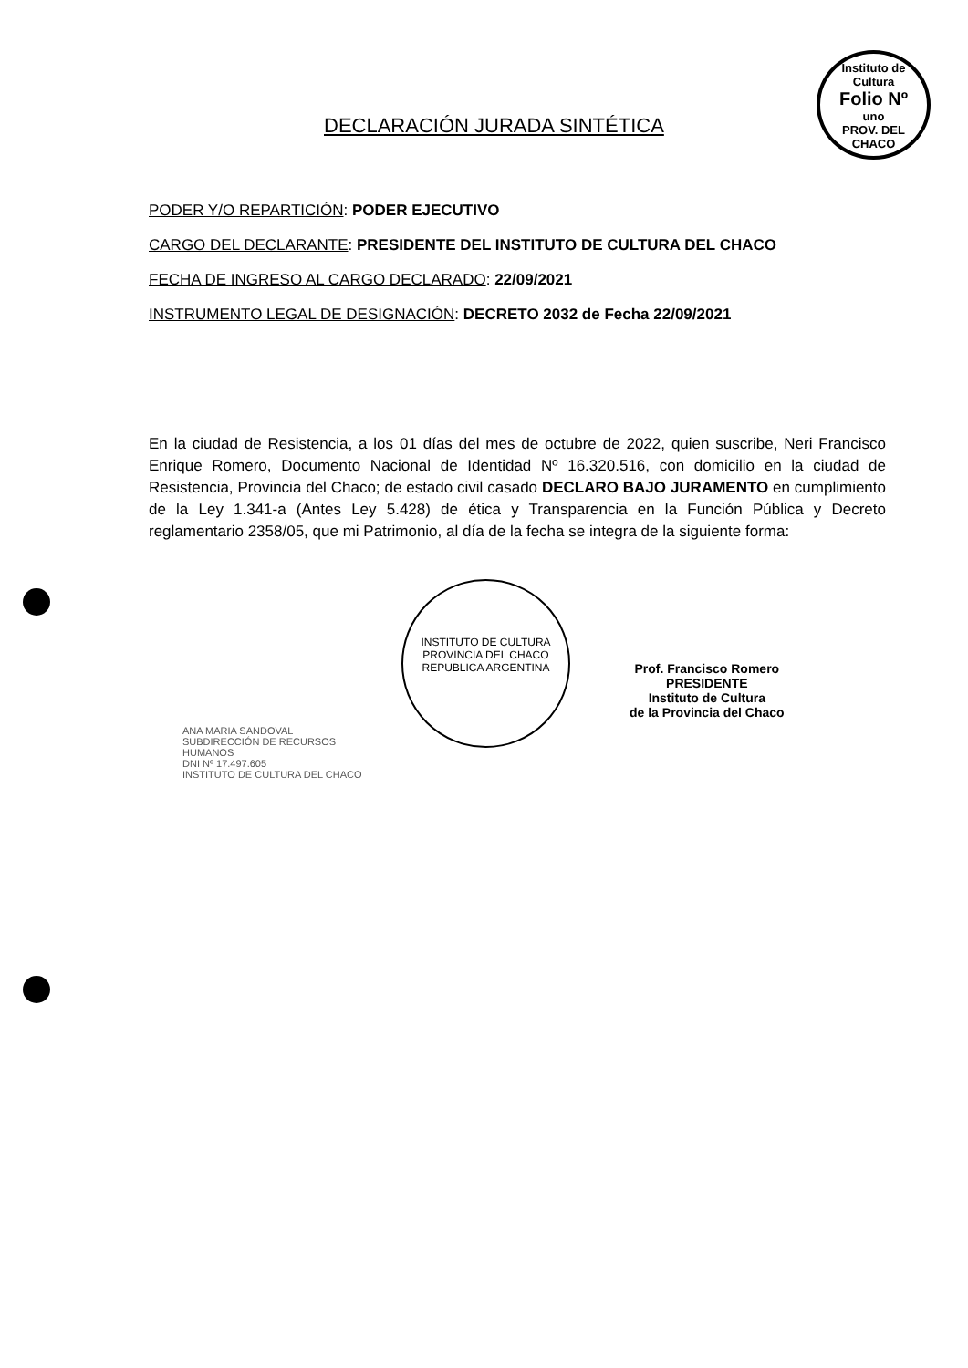Instituto de Cultura
Folio Nº
uno
PROV. DEL CHACO
DECLARACIÓN JURADA SINTÉTICA
PODER Y/O REPARTICIÓN: PODER EJECUTIVO
CARGO DEL DECLARANTE: PRESIDENTE DEL INSTITUTO DE CULTURA DEL CHACO
FECHA DE INGRESO AL CARGO DECLARADO: 22/09/2021
INSTRUMENTO LEGAL DE DESIGNACIÓN: DECRETO 2032 de Fecha 22/09/2021
En la ciudad de Resistencia, a los 01 días del mes de octubre de 2022, quien suscribe, Neri Francisco Enrique Romero, Documento Nacional de Identidad Nº 16.320.516, con domicilio en la ciudad de Resistencia, Provincia del Chaco; de estado civil casado DECLARO BAJO JURAMENTO en cumplimiento de la Ley 1.341-a (Antes Ley 5.428) de ética y Transparencia en la Función Pública y Decreto reglamentario 2358/05, que mi Patrimonio, al día de la fecha se integra de la siguiente forma:
ANA MARIA SANDOVAL
SUBDIRECCIÓN DE RECURSOS HUMANOS
DNI Nº 17.497.605
INSTITUTO DE CULTURA DEL CHACO
INSTITUTO DE CULTURA
PROVINCIA DEL CHACO
REPUBLICA ARGENTINA
Prof. Francisco Romero
PRESIDENTE
Instituto de Cultura
de la Provincia del Chaco